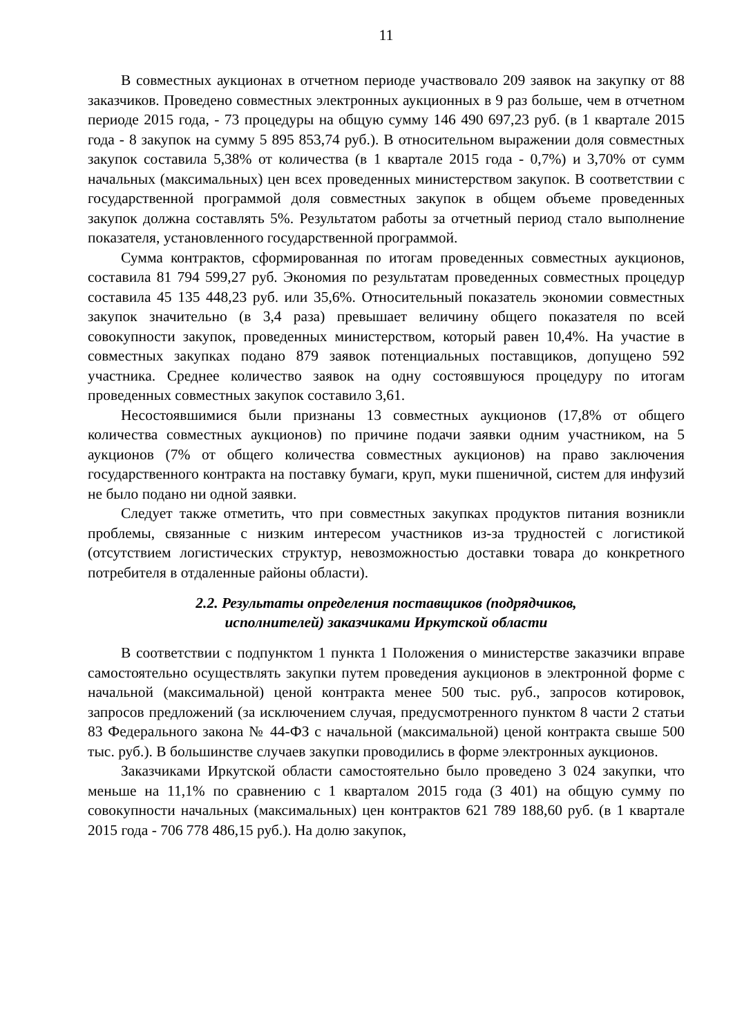11
В совместных аукционах в отчетном периоде участвовало 209 заявок на закупку от 88 заказчиков. Проведено совместных электронных аукционных в 9 раз больше, чем в отчетном периоде 2015 года, - 73 процедуры на общую сумму 146 490 697,23 руб. (в 1 квартале 2015 года - 8 закупок на сумму 5 895 853,74 руб.). В относительном выражении доля совместных закупок составила 5,38% от количества (в 1 квартале 2015 года - 0,7%) и 3,70% от сумм начальных (максимальных) цен всех проведенных министерством закупок. В соответствии с государственной программой доля совместных закупок в общем объеме проведенных закупок должна составлять 5%. Результатом работы за отчетный период стало выполнение показателя, установленного государственной программой.
Сумма контрактов, сформированная по итогам проведенных совместных аукционов, составила 81 794 599,27 руб. Экономия по результатам проведенных совместных процедур составила 45 135 448,23 руб. или 35,6%. Относительный показатель экономии совместных закупок значительно (в 3,4 раза) превышает величину общего показателя по всей совокупности закупок, проведенных министерством, который равен 10,4%. На участие в совместных закупках подано 879 заявок потенциальных поставщиков, допущено 592 участника. Среднее количество заявок на одну состоявшуюся процедуру по итогам проведенных совместных закупок составило 3,61.
Несостоявшимися были признаны 13 совместных аукционов (17,8% от общего количества совместных аукционов) по причине подачи заявки одним участником, на 5 аукционов (7% от общего количества совместных аукционов) на право заключения государственного контракта на поставку бумаги, круп, муки пшеничной, систем для инфузий не было подано ни одной заявки.
Следует также отметить, что при совместных закупках продуктов питания возникли проблемы, связанные с низким интересом участников из-за трудностей с логистикой (отсутствием логистических структур, невозможностью доставки товара до конкретного потребителя в отдаленные районы области).
2.2. Результаты определения поставщиков (подрядчиков,
исполнителей) заказчиками Иркутской области
В соответствии с подпунктом 1 пункта 1 Положения о министерстве заказчики вправе самостоятельно осуществлять закупки путем проведения аукционов в электронной форме с начальной (максимальной) ценой контракта менее 500 тыс. руб., запросов котировок, запросов предложений (за исключением случая, предусмотренного пунктом 8 части 2 статьи 83 Федерального закона № 44-ФЗ с начальной (максимальной) ценой контракта свыше 500 тыс. руб.). В большинстве случаев закупки проводились в форме электронных аукционов.
Заказчиками Иркутской области самостоятельно было проведено 3 024 закупки, что меньше на 11,1% по сравнению с 1 кварталом 2015 года (3 401) на общую сумму по совокупности начальных (максимальных) цен контрактов 621 789 188,60 руб. (в 1 квартале 2015 года - 706 778 486,15 руб.). На долю закупок,